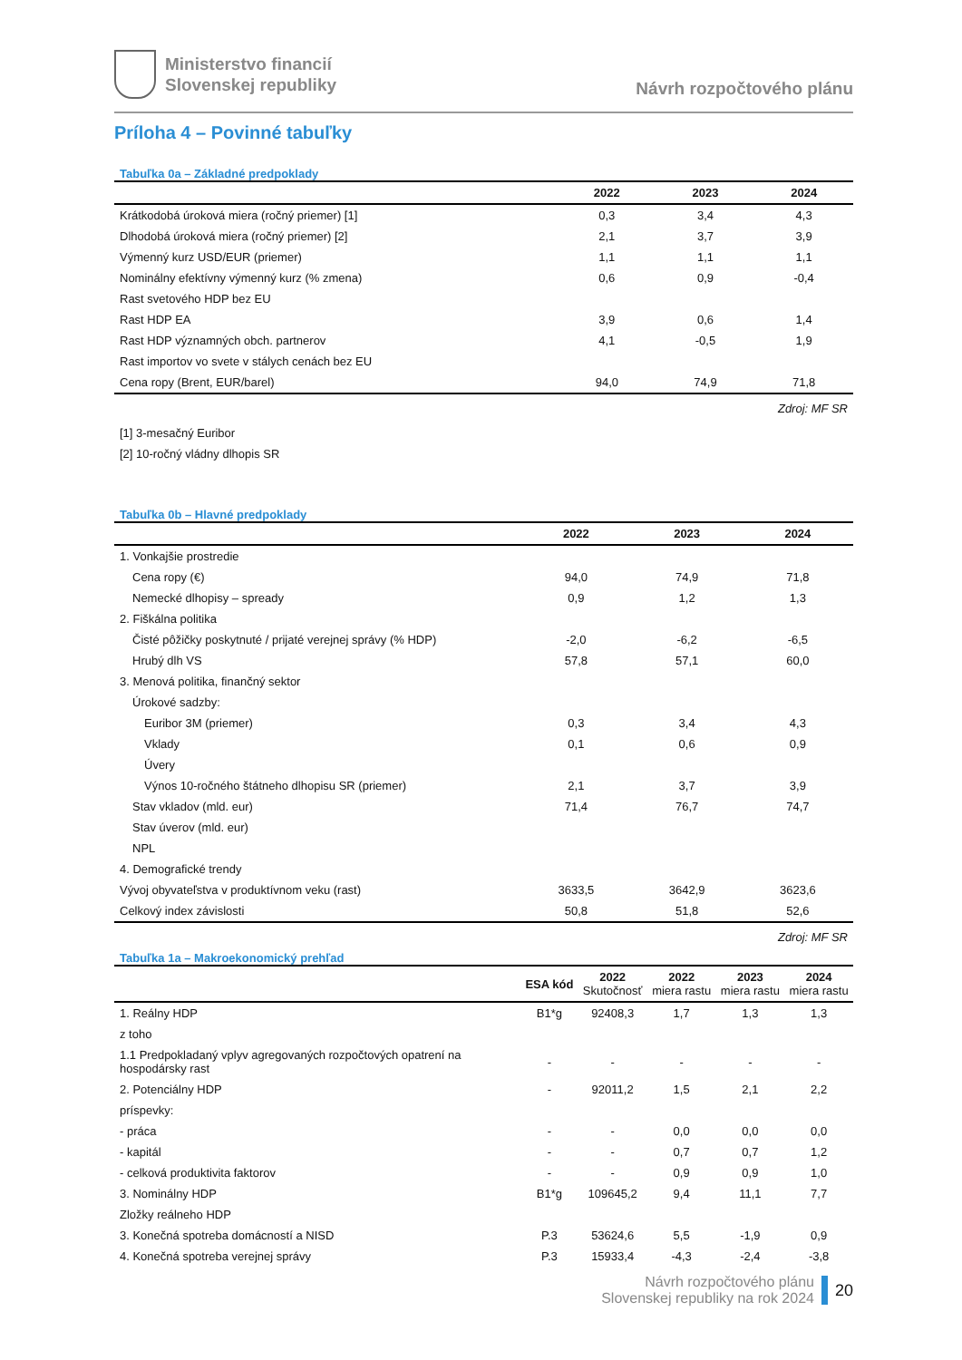Ministerstvo financií
Slovenskej republiky
Návrh rozpočtového plánu
Príloha 4 – Povinné tabuľky
Tabuľka 0a – Základné predpoklady
| | 2022 | 2023 | 2024 |
| --- | --- | --- | --- |
| Krátkodobá úroková miera (ročný priemer) [1] | 0,3 | 3,4 | 4,3 |
| Dlhodobá úroková miera (ročný priemer) [2] | 2,1 | 3,7 | 3,9 |
| Výmenný kurz USD/EUR (priemer) | 1,1 | 1,1 | 1,1 |
| Nominálny efektívny výmenný kurz (% zmena) | 0,6 | 0,9 | -0,4 |
| Rast svetového HDP bez EU | | | |
| Rast HDP EA | 3,9 | 0,6 | 1,4 |
| Rast HDP významných obch. partnerov | 4,1 | -0,5 | 1,9 |
| Rast importov vo svete v stálych cenách bez EU | | | |
| Cena ropy (Brent, EUR/barel) | 94,0 | 74,9 | 71,8 |
Zdroj: MF SR
[1] 3-mesačný Euribor
[2] 10-ročný vládny dlhopis SR
Tabuľka 0b – Hlavné predpoklady
| | 2022 | 2023 | 2024 |
| --- | --- | --- | --- |
| 1. Vonkajšie prostredie | | | |
| Cena ropy (€) | 94,0 | 74,9 | 71,8 |
| Nemecké dlhopisy – spready | 0,9 | 1,2 | 1,3 |
| 2. Fiškálna politika | | | |
| Čisté pôžičky poskytnuté / prijaté verejnej správy (% HDP) | -2,0 | -6,2 | -6,5 |
| Hrubý dlh VS | 57,8 | 57,1 | 60,0 |
| 3. Menová politika, finančný sektor | | | |
| Úrokové sadzby: | | | |
| Euribor 3M (priemer) | 0,3 | 3,4 | 4,3 |
| Vklady | 0,1 | 0,6 | 0,9 |
| Úvery | | | |
| Výnos 10-ročného štátneho dlhopisu SR (priemer) | 2,1 | 3,7 | 3,9 |
| Stav vkladov (mld. eur) | 71,4 | 76,7 | 74,7 |
| Stav úverov (mld. eur) | | | |
| NPL | | | |
| 4. Demografické trendy | | | |
| Vývoj obyvateľstva v produktívnom veku (rast) | 3633,5 | 3642,9 | 3623,6 |
| Celkový index závislosti | 50,8 | 51,8 | 52,6 |
Zdroj: MF SR
Tabuľka 1a – Makroekonomický prehľad
| | ESA kód | 2022 Skutočnosť | 2022 miera rastu | 2023 miera rastu | 2024 miera rastu |
| --- | --- | --- | --- | --- | --- |
| 1. Reálny HDP | B1*g | 92408,3 | 1,7 | 1,3 | 1,3 |
| z toho | | | | | |
| 1.1 Predpokladaný vplyv agregovaných rozpočtových opatrení na hospodársky rast | - | - | - | - | - |
| 2. Potenciálny HDP | - | 92011,2 | 1,5 | 2,1 | 2,2 |
| príspevky: | | | | | |
| - práca | - | - | 0,0 | 0,0 | 0,0 |
| - kapitál | - | - | 0,7 | 0,7 | 1,2 |
| - celková produktivita faktorov | - | - | 0,9 | 0,9 | 1,0 |
| 3. Nominálny HDP | B1*g | 109645,2 | 9,4 | 11,1 | 7,7 |
| Zložky reálneho HDP | | | | | |
| 3. Konečná spotreba domácností a NISD | P.3 | 53624,6 | 5,5 | -1,9 | 0,9 |
| 4. Konečná spotreba verejnej správy | P.3 | 15933,4 | -4,3 | -2,4 | -3,8 |
Návrh rozpočtového plánu
Slovenskej republiky na rok 2024
20